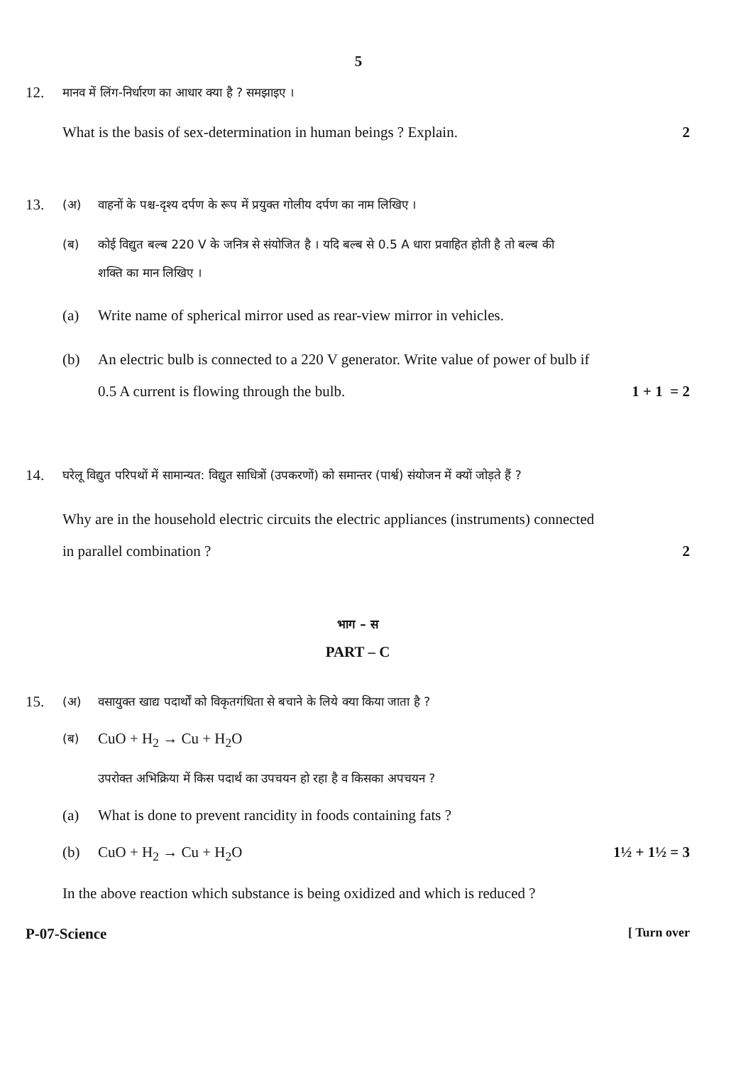5
12. मानव में लिंग-निर्धारण का आधार क्या है ? समझाइए ।
What is the basis of sex-determination in human beings ? Explain. 2
13. (अ) वाहनों के पश्च-दृश्य दर्पण के रूप में प्रयुक्त गोलीय दर्पण का नाम लिखिए ।
(ब) कोई विद्युत बल्ब 220 V के जनित्र से संयोजित है । यदि बल्ब से 0.5 A धारा प्रवाहित होती है तो बल्ब की
शक्ति का मान लिखिए ।
(a) Write name of spherical mirror used as rear-view mirror in vehicles.
(b) An electric bulb is connected to a 220 V generator. Write value of power of bulb if
0.5 A current is flowing through the bulb. 1 + 1 = 2
14. घरेलू विद्युत परिपथों में सामान्यत: विद्युत साधित्रों (उपकरणों) को समान्तर (पार्श्व) संयोजन में क्यों जोड़ते हैं ?
Why are in the household electric circuits the electric appliances (instruments) connected
in parallel combination ? 2
भाग – स
PART – C
15. (अ) वसायुक्त खाद्य पदार्थों को विकृतगंधिता से बचाने के लिये क्या किया जाता है ?
(ब) CuO + H<sub>2</sub> → Cu + H<sub>2</sub>O
उपरोक्त अभिक्रिया में किस पदार्थ का उपचयन हो रहा है व किसका अपचयन ?
(a) What is done to prevent rancidity in foods containing fats ?
(b) CuO + H<sub>2</sub> → Cu + H<sub>2</sub>O 1½ + 1½ = 3
In the above reaction which substance is being oxidized and which is reduced ?
P-07-Science [ Turn over